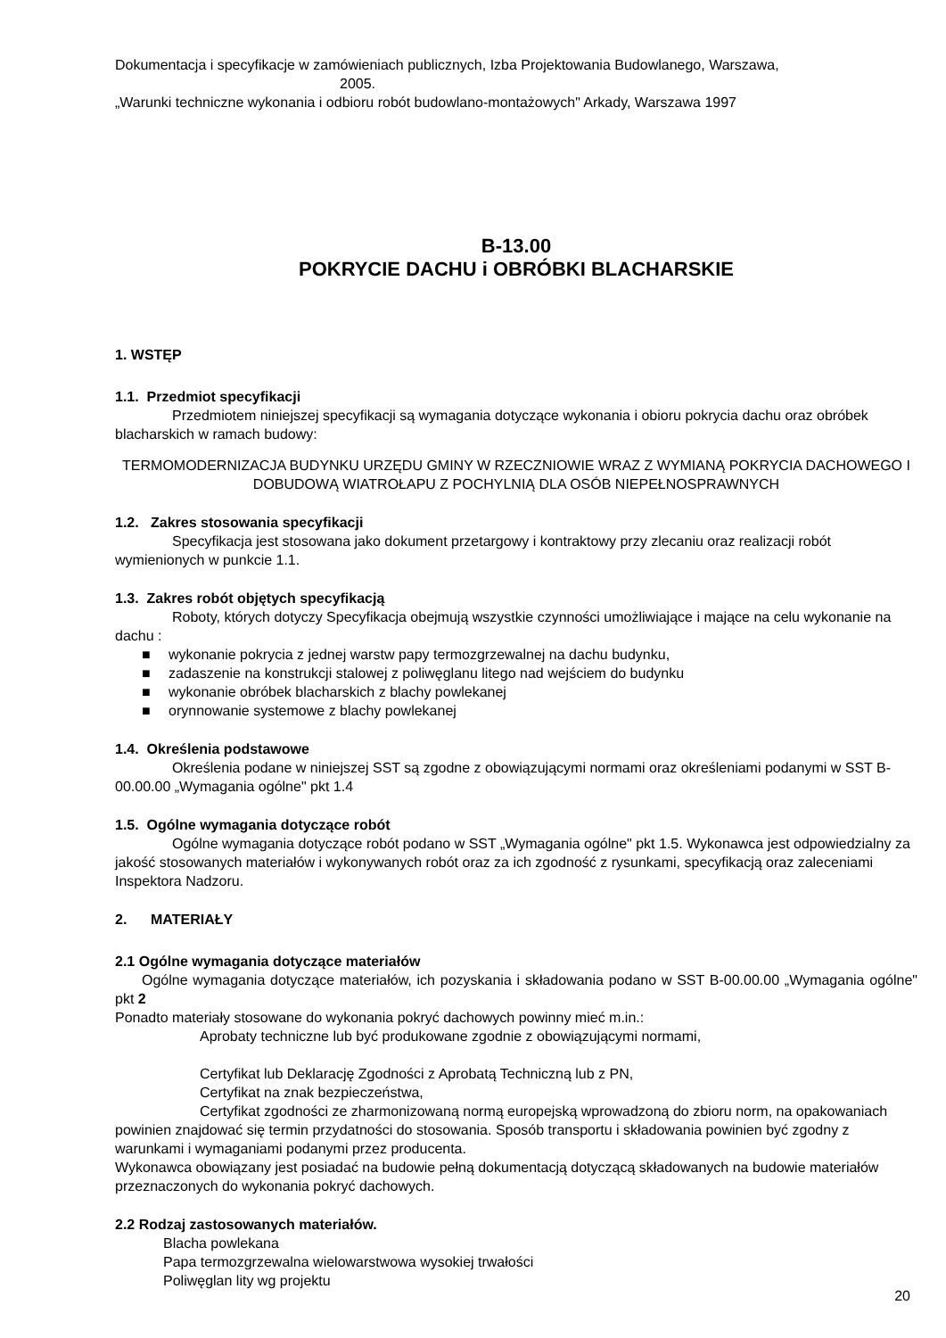Dokumentacja i specyfikacje w zamówieniach publicznych, Izba Projektowania Budowlanego, Warszawa,
2005.
„Warunki techniczne wykonania i odbioru robót budowlano-montażowych" Arkady, Warszawa 1997
B-13.00
POKRYCIE DACHU i OBRÓBKI BLACHARSKIE
1. WSTĘP
1.1. Przedmiot specyfikacji
Przedmiotem niniejszej specyfikacji są wymagania dotyczące wykonania i obioru pokrycia dachu oraz obróbek blacharskich w ramach budowy:
TERMOMODERNIZACJA BUDYNKU URZĘDU GMINY W RZECZNIOWIE WRAZ Z WYMIANĄ POKRYCIA DACHOWEGO I DOBUDOWĄ WIATROŁAPU Z POCHYLNIĄ DLA OSÓB NIEPEŁNOSPRAWNYCH
1.2. Zakres stosowania specyfikacji
Specyfikacja jest stosowana jako dokument przetargowy i kontraktowy przy zlecaniu oraz realizacji robót wymienionych w punkcie 1.1.
1.3. Zakres robót objętych specyfikacją
Roboty, których dotyczy Specyfikacja obejmują wszystkie czynności umożliwiające i mające na celu wykonanie na dachu :
■ wykonanie pokrycia z jednej warstw papy termozgrzewalnej na dachu budynku,
■ zadaszenie na konstrukcji stalowej z poliwęglanu litego nad wejściem do budynku
■ wykonanie obróbek blacharskich z blachy powlekanej
■ orynnowanie systemowe z blachy powlekanej
1.4. Określenia podstawowe
Określenia podane w niniejszej SST są zgodne z obowiązującymi normami oraz określeniami podanymi w SST B-00.00.00 „Wymagania ogólne" pkt 1.4
1.5. Ogólne wymagania dotyczące robót
Ogólne wymagania dotyczące robót podano w SST „Wymagania ogólne" pkt 1.5. Wykonawca jest odpowiedzialny za jakość stosowanych materiałów i wykonywanych robót oraz za ich zgodność z rysunkami, specyfikacją oraz zaleceniami Inspektora Nadzoru.
2. MATERIAŁY
2.1 Ogólne wymagania dotyczące materiałów
Ogólne wymagania dotyczące materiałów, ich pozyskania i składowania podano w SST B-00.00.00 „Wymagania ogólne" pkt 2
Ponadto materiały stosowane do wykonania pokryć dachowych powinny mieć m.in.:
Aprobaty techniczne lub być produkowane zgodnie z obowiązującymi normami,
Certyfikat lub Deklarację Zgodności z Aprobatą Techniczną lub z PN,
Certyfikat na znak bezpieczeństwa,
Certyfikat zgodności ze zharmonizowaną normą europejską wprowadzoną do zbioru norm, na opakowaniach powinien znajdować się termin przydatności do stosowania. Sposób transportu i składowania powinien być zgodny z warunkami i wymaganiami podanymi przez producenta.
Wykonawca obowiązany jest posiadać na budowie pełną dokumentacją dotyczącą składowanych na budowie materiałów przeznaczonych do wykonania pokryć dachowych.
2.2 Rodzaj zastosowanych materiałów.
Blacha powlekana
Papa termozgrzewalna wielowarstwowa wysokiej trwałości
Poliwęglan lity wg projektu
20